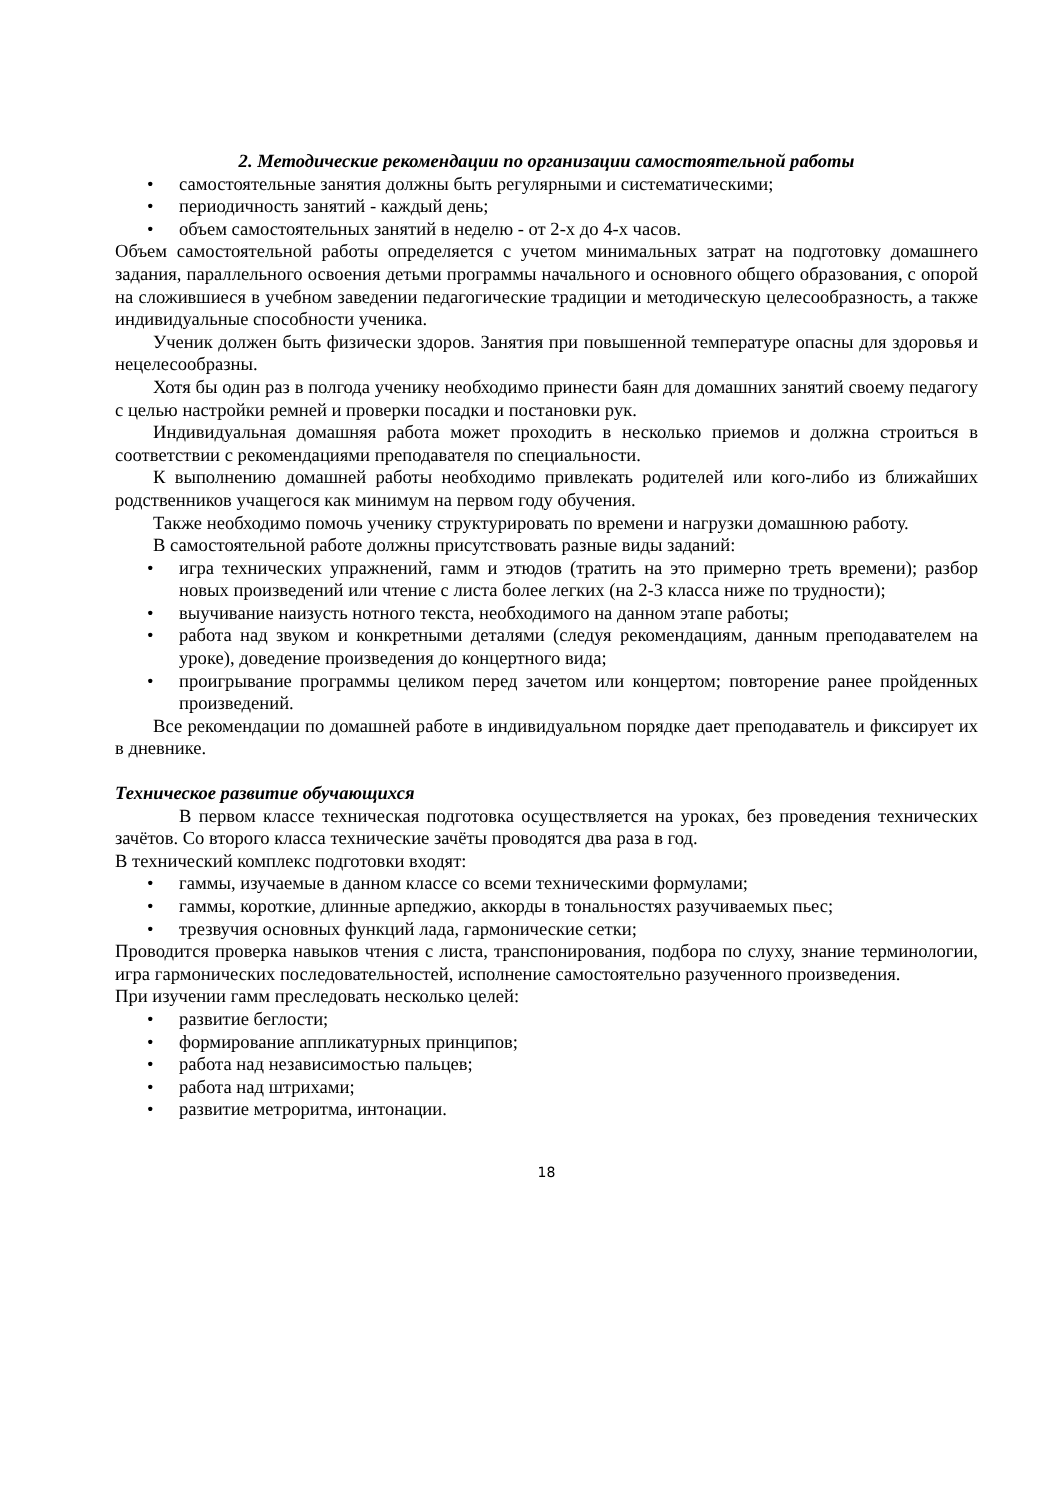2. Методические рекомендации по организации самостоятельной работы
• самостоятельные занятия должны быть регулярными и систематическими;
• периодичность занятий - каждый день;
• объем самостоятельных занятий в неделю - от 2-х до 4-х часов.
Объем самостоятельной работы определяется с учетом минимальных затрат на подготовку домашнего задания, параллельного освоения детьми программы начального и основного общего образования, с опорой на сложившиеся в учебном заведении педагогические традиции и методическую целесообразность, а также индивидуальные способности ученика.
Ученик должен быть физически здоров. Занятия при повышенной температуре опасны для здоровья и нецелесообразны.
Хотя бы один раз в полгода ученику необходимо принести баян для домашних занятий своему педагогу с целью настройки ремней и проверки посадки и постановки рук.
Индивидуальная домашняя работа может проходить в несколько приемов и должна строиться в соответствии с рекомендациями преподавателя по специальности.
К выполнению домашней работы необходимо привлекать родителей или кого-либо из ближайших родственников учащегося как минимум на первом году обучения.
Также необходимо помочь ученику структурировать по времени и нагрузки домашнюю работу.
В самостоятельной работе должны присутствовать разные виды заданий:
• игра технических упражнений, гамм и этюдов (тратить на это примерно треть времени); разбор новых произведений или чтение с листа более легких (на 2-3 класса ниже по трудности);
• выучивание наизусть нотного текста, необходимого на данном этапе работы;
• работа над звуком и конкретными деталями (следуя рекомендациям, данным преподавателем на уроке), доведение произведения до концертного вида;
• проигрывание программы целиком перед зачетом или концертом; повторение ранее пройденных произведений.
Все рекомендации по домашней работе в индивидуальном порядке дает преподаватель и фиксирует их в дневнике.
Техническое развитие обучающихся
В первом классе техническая подготовка осуществляется на уроках, без проведения технических зачётов. Со второго класса технические зачёты проводятся два раза в год.
В технический комплекс подготовки входят:
• гаммы, изучаемые в данном классе со всеми техническими формулами;
• гаммы, короткие, длинные арпеджио, аккорды в тональностях разучиваемых пьес;
• трезвучия основных функций лада, гармонические сетки;
Проводится проверка навыков чтения с листа, транспонирования, подбора по слуху, знание терминологии, игра гармонических последовательностей, исполнение самостоятельно разученного произведения.
При изучении гамм преследовать несколько целей:
• развитие беглости;
• формирование аппликатурных принципов;
• работа над независимостью пальцев;
• работа над штрихами;
• развитие метроритма, интонации.
18